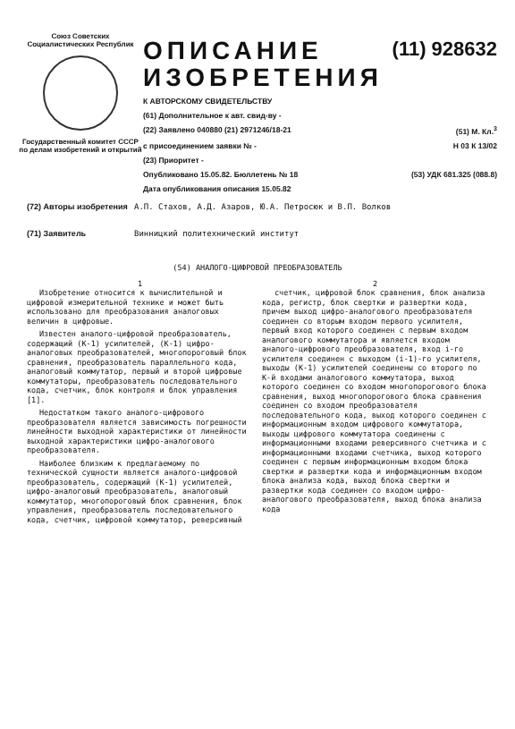Союз Советских Социалистических Республик
Государственный комитет СССР по делам изобретений и открытий
ОПИСАНИЕ
ИЗОБРЕТЕНИЯ (11) 928632
К АВТОРСКОМУ СВИДЕТЕЛЬСТВУ
(61) Дополнительное к авт. свид-ву -
(22) Заявлено 040880 (21) 2971246/18-21 (51) М. Кл.<sup>3</sup>
с присоединением заявки № - Н 03 К 13/02
(23) Приоритет -
Опубликовано 15.05.82. Бюллетень № 18 (53) УДК 681.325 (088.8)
Дата опубликования описания 15.05.82
(72) Авторы изобретения А.П. Стахов, А.Д. Азаров, Ю.А. Петросюк и В.П. Волков
(71) Заявитель Винницкий политехнический институт
(54) АНАЛОГО-ЦИФРОВОЙ ПРЕОБРАЗОВАТЕЛЬ
1
Изобретение относится к вычислительной и цифровой измерительной технике и может быть использовано для преобразования аналоговых величин в цифровые.
Известен аналого-цифровой преобразователь, содержащий (К-1) усилителей, (К-1) цифро-аналоговых преобразователей, многопороговый блок сравнения, преобразователь параллельного кода, аналоговый коммутатор, первый и второй цифровые коммутаторы, преобразователь последовательного кода, счетчик, блок контроля и блок управления [1].
Недостатком такого аналого-цифрового преобразователя является зависимость погрешности линейности выходной характеристики от линейности выходной характеристики цифро-аналогового преобразователя.
Наиболее близким к предлагаемому по технической сущности является аналого-цифровой преобразователь, содержащий (К-1) усилителей, цифро-аналоговый преобразователь, аналоговый коммутатор, многопороговый блок сравнения, блок управления, преобразователь последовательного кода, счетчик, цифровой коммутатор, реверсивный
2
счетчик, цифровой блок сравнения, блок анализа кода, регистр, блок свертки и развертки кода, причем выход цифро-аналогового преобразователя соединен со вторым входом первого усилителя, первый вход которого соединен с первым входом аналогового коммутатора и является входом аналого-цифрового преобразователя, вход i-го усилителя соединен с выходом (i-1)-го усилителя, выходы (К-1) усилителей соединены со второго по К-й входами аналогового коммутатора, выход которого соединен со входом многопорогового блока сравнения, выход многопорогового блока сравнения соединен со входом преобразователя последовательного кода, выход которого соединен с информационным входом цифрового коммутатора, выходы цифрового коммутатора соединены с информационными входами реверсивного счетчика и с информационными входами счетчика, выход которого соединен с первым информационным входом блока свертки и развертки кода и информационным входом блока анализа кода, выход блока свертки и развертки кода соединен со входом цифро-аналогового преобразователя, выход блока анализа кода